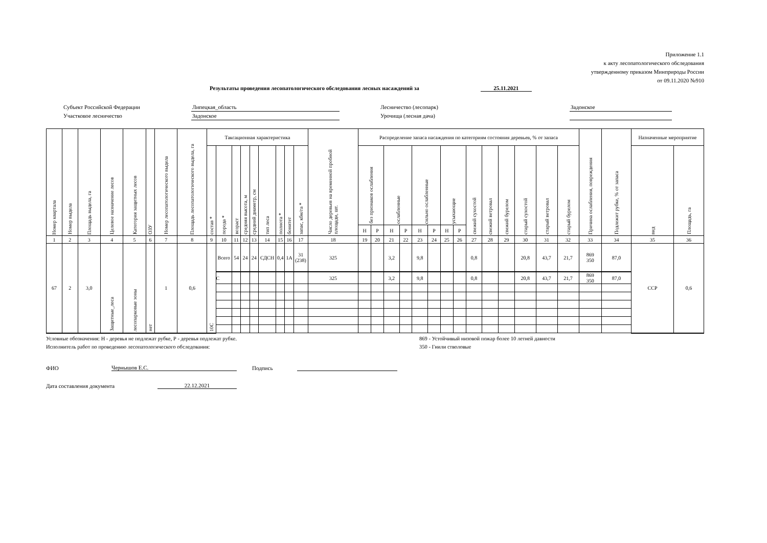Приложение 1.1
к акту лесопатологического обследования
утвержденному приказом Минприроды России
от 09.11.2020 №910
Результаты проведения лесопатологического обследования лесных насаждений за 25.11.2021
Субъект Российской Федерации Липецкая_область Лесничество (лесопарк) Задонское Участковое лесничество Задонское Урочища (лесная дача)
| Номер квартала | Номер выдела | Площадь выдела, га | Целевое назначение лесов | Категория защитных лесов | ОЗУ | Номер лесопатологического выдела | Площадь лесопатологического выдела, га | Таксационная характеристика | | | | | | | | | Число деревьев на временной пробной площади, шт. | Распределение запаса насаждения по категориям состояния деревьев, % от запаса | | | | | | | | | | | | | | Причина ослабления, повреждения | Подлежит рубке, % от запаса | Назначенные мероприятие | |
| --- | --- | --- | --- | --- | --- | --- | --- | --- | --- | --- | --- | --- | --- | --- | --- | --- | --- | --- | --- | --- | --- | --- | --- | --- | --- | --- | --- | --- | --- | --- | --- | --- | --- | --- | --- |
| | | | | | | | | состав * | порода * | возраст | средняя высота, м | средний диаметр, см | тип леса | полнота * | бонитет | запас, кбм/га * | | без признаков ослабления | | ослабленные | | сильно ослабленные | | усыхающие | | свежий сухостой | свежий ветровал | свежий бурелом | старый сухостой | старый ветровал | старый бурелом | | | вид | Площадь, га |
| | | | | | | | | | | | | | | | | | | Н | Р | Н | Р | Н | Р | Н | Р | | | | | | | | | | |
| 1 | 2 | 3 | 4 | 5 | 6 | 7 | 8 | 9 | 10 | 11 | 12 | 13 | 14 | 15 | 16 | 17 | 18 | 19 | 20 | 21 | 22 | 23 | 24 | 25 | 26 | 27 | 28 | 29 | 30 | 31 | 32 | 33 | 34 | 35 | 36 |
| 67 | 2 | 3,0 | Защитные_леса | лесопарковые зоны | нет | 1 | 0,6 | 10С | Всего | 54 | 24 | 24 | СДСН | 0,4 | 1А | 31 (238) | 325 | | | 3,2 | | 9,8 | | | | 0,8 | | | 20,8 | 43,7 | 21,7 | 869 350 | 87,0 | ССР | 0,6 |
| | | | | | | | | | С | | | | | | | | 325 | | | 3,2 | | 9,8 | | | | 0,8 | | | 20,8 | 43,7 | 21,7 | 869 350 | 87,0 | | |
Условные обозначения: Н - деревья не подлежат рубке, Р - деревья подлежат рубке. 869 - Устойчивый низовой пожар более 10 летней давности Исполнитель работ по проведению лесопатологического обследования: 350 - Гнили стволовые
ФИО Чернышов Е.С. Подпись
Дата составления документа 22.12.2021